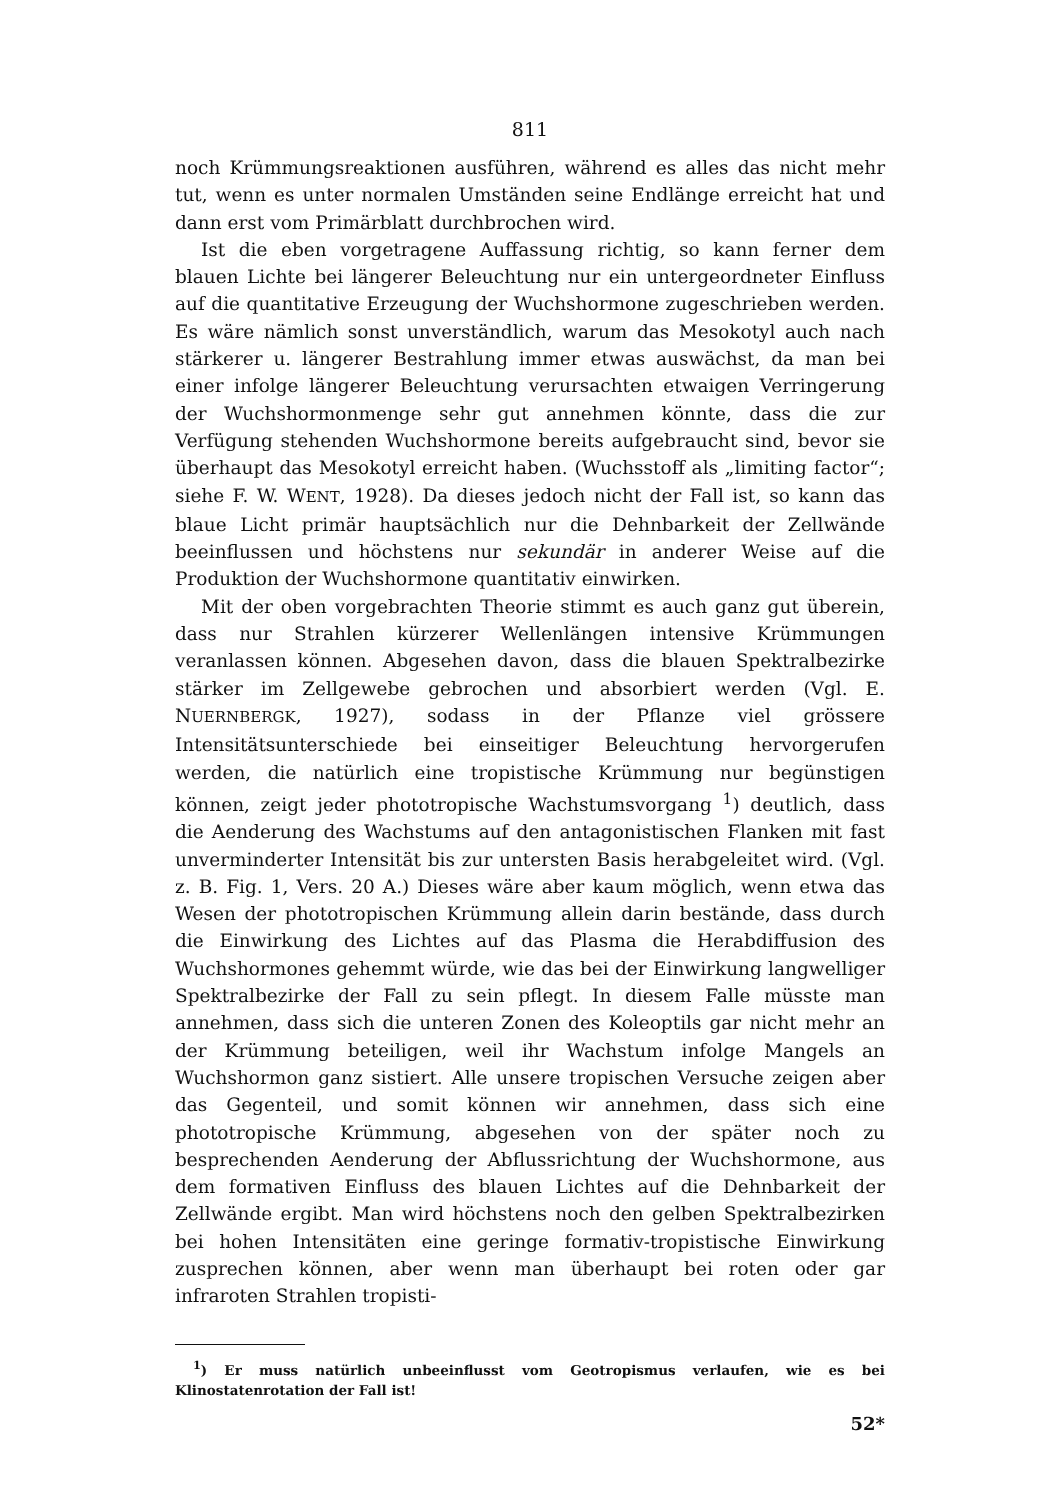811
noch Krümmungsreaktionen ausführen, während es alles das nicht mehr tut, wenn es unter normalen Umständen seine Endlänge erreicht hat und dann erst vom Primärblatt durchbrochen wird.
Ist die eben vorgetragene Auffassung richtig, so kann ferner dem blauen Lichte bei längerer Beleuchtung nur ein untergeordneter Einfluss auf die quantitative Erzeugung der Wuchshormone zugeschrieben werden. Es wäre nämlich sonst unverständlich, warum das Mesokotyl auch nach stärkerer u. längerer Bestrahlung immer etwas auswächst, da man bei einer infolge längerer Beleuchtung verursachten etwaigen Verringerung der Wuchshormonmenge sehr gut annehmen könnte, dass die zur Verfügung stehenden Wuchshormone bereits aufgebraucht sind, bevor sie überhaupt das Mesokotyl erreicht haben. (Wuchsstoff als „limiting factor“; siehe F. W. WENT, 1928). Da dieses jedoch nicht der Fall ist, so kann das blaue Licht primär hauptsächlich nur die Dehnbarkeit der Zellwände beeinflussen und höchstens nur sekundär in anderer Weise auf die Produktion der Wuchshormone quantitativ einwirken.
Mit der oben vorgebrachten Theorie stimmt es auch ganz gut überein, dass nur Strahlen kürzerer Wellenlängen intensive Krümmungen veranlassen können. Abgesehen davon, dass die blauen Spektralbezirke stärker im Zellgewebe gebrochen und absorbiert werden (Vgl. E. NUERNBERGK, 1927), sodass in der Pflanze viel grössere Intensitätsunterschiede bei einseitiger Beleuchtung hervorgerufen werden, die natürlich eine tropistische Krümmung nur begünstigen können, zeigt jeder phototropische Wachstumsvorgang <sup>1</sup>) deutlich, dass die Aenderung des Wachstums auf den antagonistischen Flanken mit fast unverminderter Intensität bis zur untersten Basis herabgeleitet wird. (Vgl. z. B. Fig. 1, Vers. 20 A.) Dieses wäre aber kaum möglich, wenn etwa das Wesen der phototropischen Krümmung allein darin bestände, dass durch die Einwirkung des Lichtes auf das Plasma die Herabdiffusion des Wuchshormones gehemmt würde, wie das bei der Einwirkung langwelliger Spektralbezirke der Fall zu sein pflegt. In diesem Falle müsste man annehmen, dass sich die unteren Zonen des Koleoptils gar nicht mehr an der Krümmung beteiligen, weil ihr Wachstum infolge Mangels an Wuchshormon ganz sistiert. Alle unsere tropischen Versuche zeigen aber das Gegenteil, und somit können wir annehmen, dass sich eine phototropische Krümmung, abgesehen von der später noch zu besprechenden Aenderung der Abflussrichtung der Wuchshormone, aus dem formativen Einfluss des blauen Lichtes auf die Dehnbarkeit der Zellwände ergibt. Man wird höchstens noch den gelben Spektralbezirken bei hohen Intensitäten eine geringe formativ-tropistische Einwirkung zusprechen können, aber wenn man überhaupt bei roten oder gar infraroten Strahlen tropisti-
<sup>1</sup>) Er muss natürlich unbeeinflusst vom Geotropismus verlaufen, wie es bei Klinostatenrotation der Fall ist!
52*